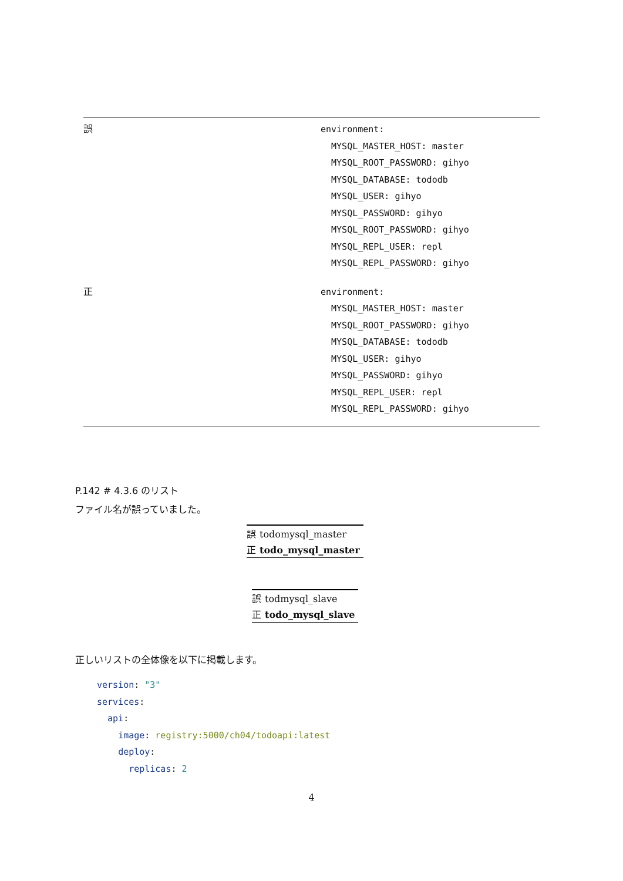| 誤 | environment: MYSQL_MASTER_HOST: master MYSQL_ROOT_PASSWORD: gihyo MYSQL_DATABASE: tododb MYSQL_USER: gihyo MYSQL_PASSWORD: gihyo MYSQL_ROOT_PASSWORD: gihyo MYSQL_REPL_USER: repl MYSQL_REPL_PASSWORD: gihyo |
| 正 | environment: MYSQL_MASTER_HOST: master MYSQL_ROOT_PASSWORD: gihyo MYSQL_DATABASE: tododb MYSQL_USER: gihyo MYSQL_PASSWORD: gihyo MYSQL_REPL_USER: repl MYSQL_REPL_PASSWORD: gihyo |
P.142 # 4.3.6 のリスト
ファイル名が誤っていました。
| 誤 | todomysql_master |
| 正 | todo_mysql_master |
| 誤 | todmysql_slave |
| 正 | todo_mysql_slave |
正しいリストの全体像を以下に掲載します。
version: "3"
services:
api:
image: registry:5000/ch04/todoapi:latest
deploy:
replicas: 2
4